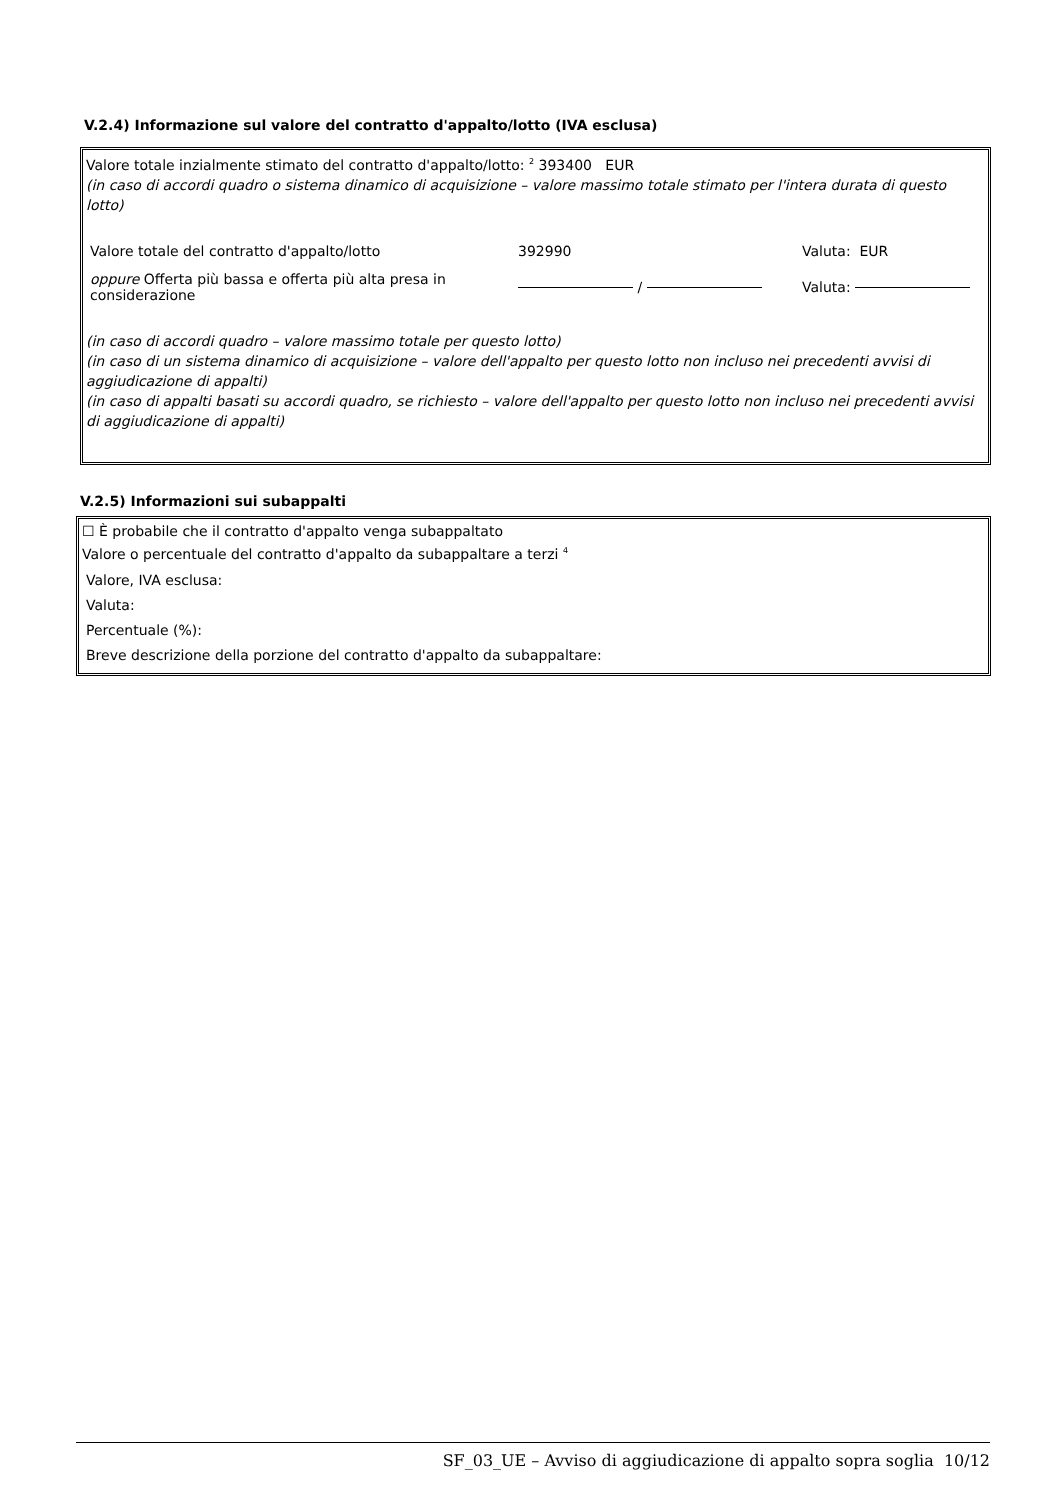V.2.4) Informazione sul valore del contratto d'appalto/lotto (IVA esclusa)
Valore totale inzialmente stimato del contratto d'appalto/lotto: <sup>2</sup> 393400 EUR
(in caso di accordi quadro o sistema dinamico di acquisizione – valore massimo totale stimato per l'intera durata di questo lotto)
| Valore totale del contratto d'appalto/lotto | 392990 | Valuta: EUR |
| oppure Offerta più bassa e offerta più alta presa in considerazione | / | Valuta: |
(in caso di accordi quadro – valore massimo totale per questo lotto)
(in caso di un sistema dinamico di acquisizione – valore dell'appalto per questo lotto non incluso nei precedenti avvisi di aggiudicazione di appalti)
(in caso di appalti basati su accordi quadro, se richiesto – valore dell'appalto per questo lotto non incluso nei precedenti avvisi di aggiudicazione di appalti)
V.2.5) Informazioni sui subappalti
☐ È probabile che il contratto d'appalto venga subappaltato
Valore o percentuale del contratto d'appalto da subappaltare a terzi <sup>4</sup>
Valore, IVA esclusa:
Valuta:
Percentuale (%):
Breve descrizione della porzione del contratto d'appalto da subappaltare:
SF_03_UE – Avviso di aggiudicazione di appalto sopra soglia 10/12